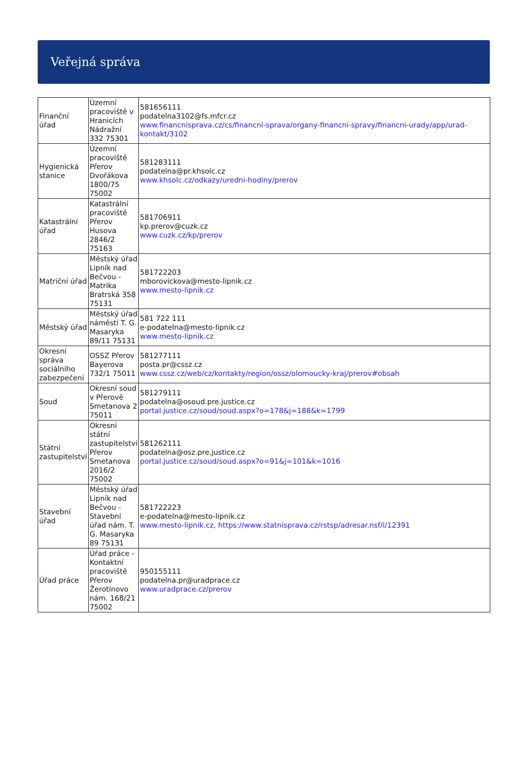Veřejná správa
| Finanční úřad | Územní pracoviště v Hranicích Nádražní 332 75301 | 581656111 podatelna3102@fs.mfcr.cz www.financnisprava.cz/cs/financni-sprava/organy-financni-spravy/financni-urady/app/urad-kontakt/3102 |
| Hygienická stanice | Územní pracoviště Přerov Dvořákova 1800/75 75002 | 581283111 podatelna@pr.khsolc.cz www.khsolc.cz/odkazy/uredni-hodiny/prerov |
| Katastrální úřad | Katastrální pracoviště Přerov Husova 2846/2 75163 | 581706911 kp.prerov@cuzk.cz www.cuzk.cz/kp/prerov |
| Matriční úřad | Městský úřad Lipník nad Bečvou - Matrika Bratrská 358 75131 | 581722203 mborovickova@mesto-lipnik.cz www.mesto-lipnik.cz |
| Městský úřad | Městský úřad náměstí T. G. Masaryka 89/11 75131 | 581 722 111 e-podatelna@mesto-lipnik.cz www.mesto-lipnik.cz |
| Okresní správa sociálního zabezpečení | OSSZ Přerov Bayerova 732/1 75011 | 581277111 posta.pr@cssz.cz www.cssz.cz/web/cz/kontakty/region/ossz/olomoucky-kraj/prerov#obsah |
| Soud | Okresní soud v Přerově Smetanova 2 75011 | 581279111 podatelna@osoud.pre.justice.cz portal.justice.cz/soud/soud.aspx?o=178&j=188&k=1799 |
| Státní zastupitelství | Okresní státní zastupitelství Přerov Smetanova 2016/2 75002 | 581262111 podatelna@osz.pre.justice.cz portal.justice.cz/soud/soud.aspx?o=91&j=101&k=1016 |
| Stavební úřad | Městský úřad Lipník nad Bečvou - Stavební úřad nám. T. G. Masaryka 89 75131 | 581722223 e-podatelna@mesto-lipnik.cz www.mesto-lipnik.cz, https://www.statnisprava.cz/rstsp/adresar.nsf/i/12391 |
| Úřad práce | Úřad práce - Kontaktní pracoviště Přerov Žerotínovo nám. 168/21 75002 | 950155111 podatelna.pr@uradprace.cz www.uradprace.cz/prerov |